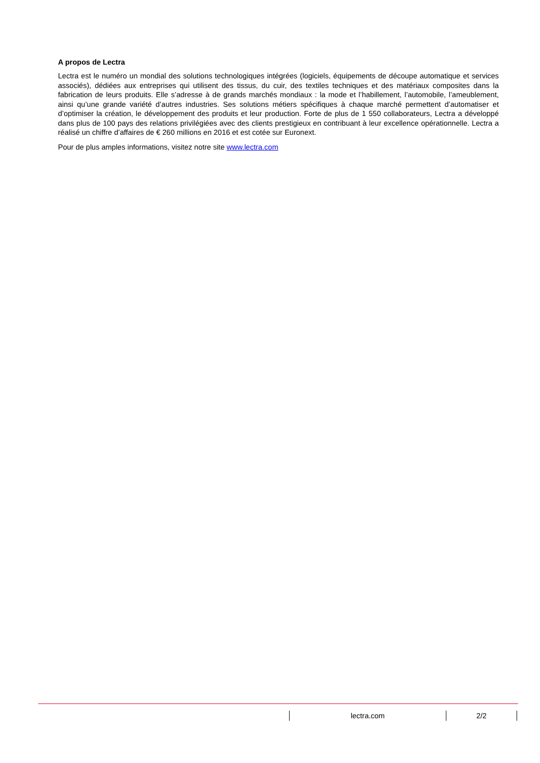A propos de Lectra
Lectra est le numéro un mondial des solutions technologiques intégrées (logiciels, équipements de découpe automatique et services associés), dédiées aux entreprises qui utilisent des tissus, du cuir, des textiles techniques et des matériaux composites dans la fabrication de leurs produits. Elle s’adresse à de grands marchés mondiaux : la mode et l’habillement, l’automobile, l’ameublement, ainsi qu’une grande variété d’autres industries. Ses solutions métiers spécifiques à chaque marché permettent d’automatiser et d’optimiser la création, le développement des produits et leur production. Forte de plus de 1 550 collaborateurs, Lectra a développé dans plus de 100 pays des relations privilégiées avec des clients prestigieux en contribuant à leur excellence opérationnelle. Lectra a réalisé un chiffre d’affaires de € 260 millions en 2016 et est cotée sur Euronext.
Pour de plus amples informations, visitez notre site www.lectra.com
lectra.com 2/2